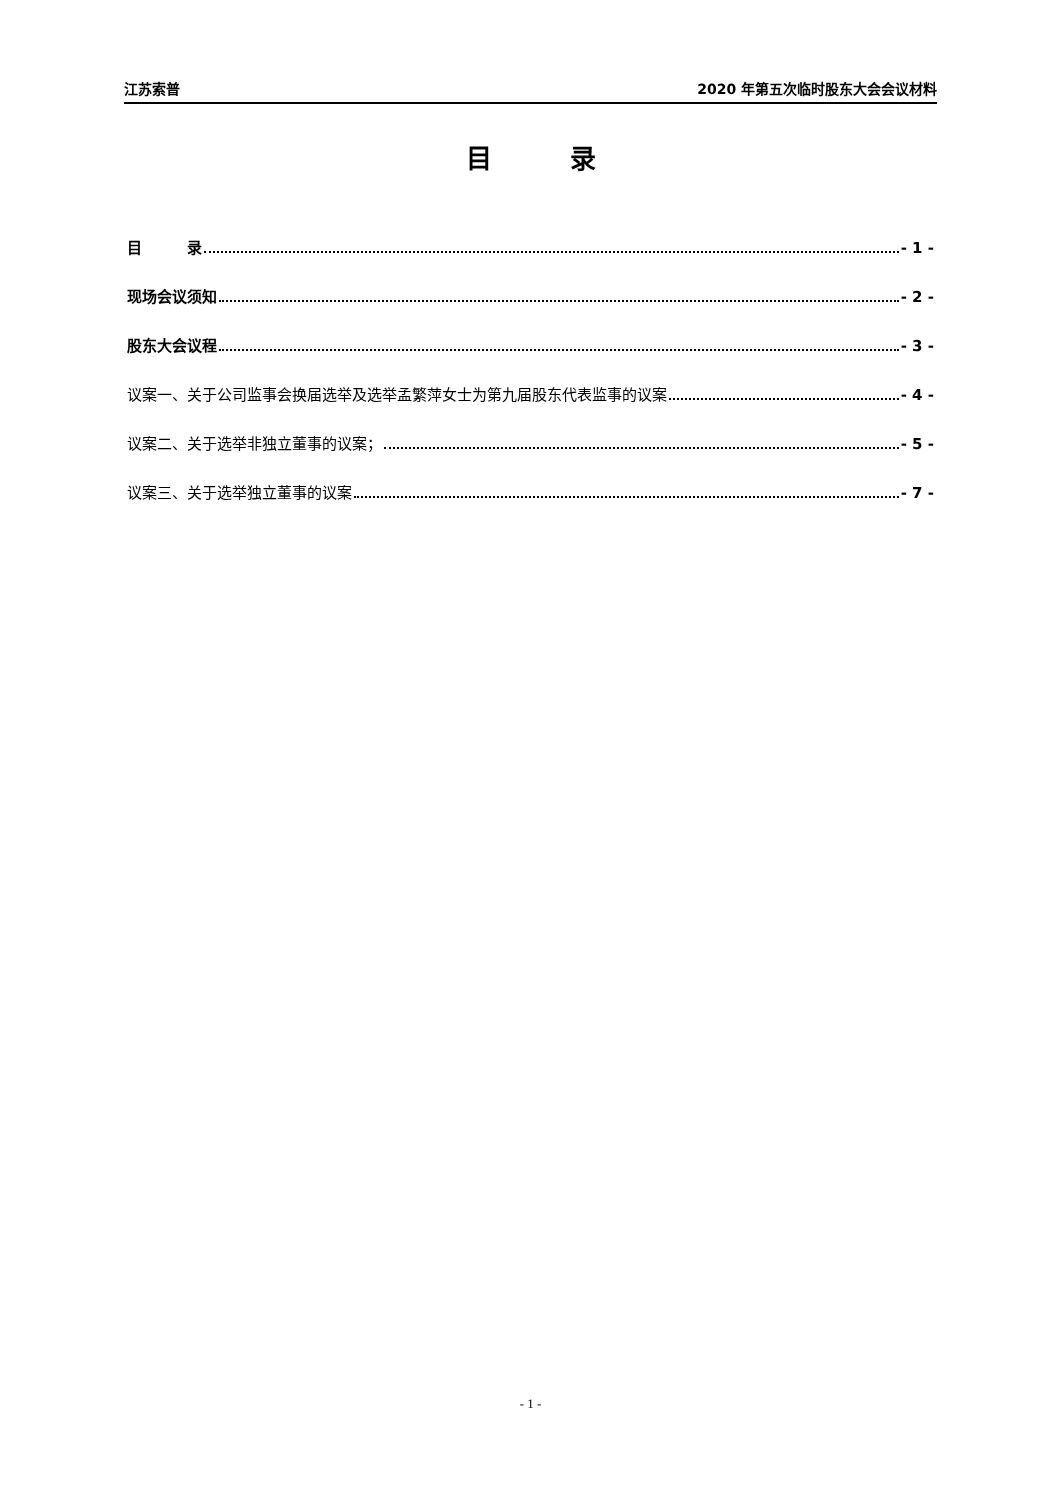江苏索普 2020 年第五次临时股东大会会议材料
目　　　录
目　　　录 - 1 -
现场会议须知 - 2 -
股东大会议程 - 3 -
议案一、关于公司监事会换届选举及选举孟繁萍女士为第九届股东代表监事的议案 - 4 -
议案二、关于选举非独立董事的议案； - 5 -
议案三、关于选举独立董事的议案 - 7 -
- 1 -